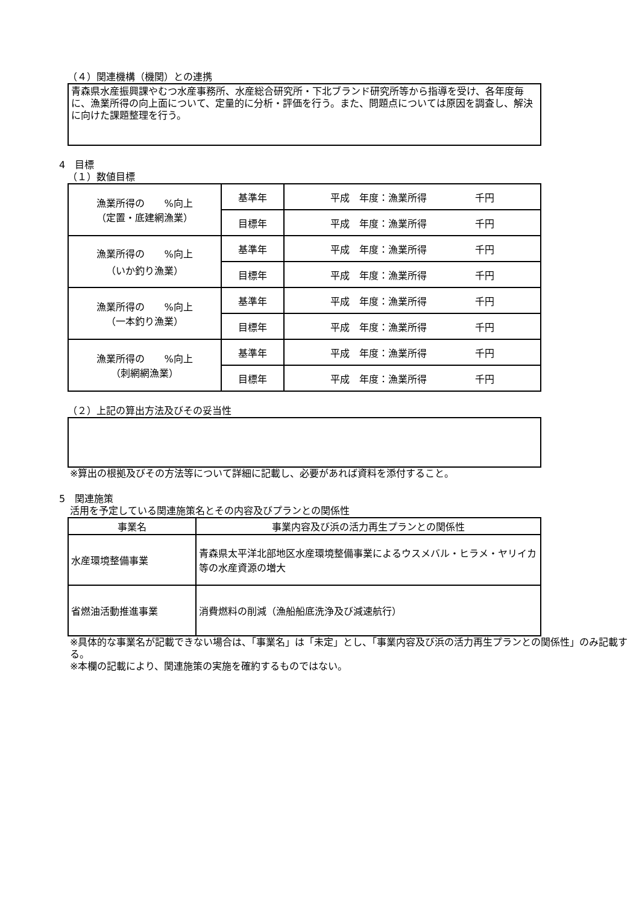（４）関連機構（機関）との連携
青森県水産振興課やむつ水産事務所、水産総合研究所・下北ブランド研究所等から指導を受け、各年度毎に、漁業所得の向上面について、定量的に分析・評価を行う。また、問題点については原因を調査し、解決に向けた課題整理を行う。
4　目標
（１）数値目標
| 漁業所得の %向上 （定置・底建網漁業） | 基準年 | 平成 年度：漁業所得 千円 |
| | 目標年 | 平成 年度：漁業所得 千円 |
| 漁業所得の %向上 （いか釣り漁業） | 基準年 | 平成 年度：漁業所得 千円 |
| | 目標年 | 平成 年度：漁業所得 千円 |
| 漁業所得の %向上 （一本釣り漁業） | 基準年 | 平成 年度：漁業所得 千円 |
| | 目標年 | 平成 年度：漁業所得 千円 |
| 漁業所得の %向上 （刺網網漁業） | 基準年 | 平成 年度：漁業所得 千円 |
| | 目標年 | 平成 年度：漁業所得 千円 |
（２）上記の算出方法及びその妥当性
※算出の根拠及びその方法等について詳細に記載し、必要があれば資料を添付すること。
5　関連施策
活用を予定している関連施策名とその内容及びプランとの関係性
| 事業名 | 事業内容及び浜の活力再生プランとの関係性 |
| --- | --- |
| 水産環境整備事業 | 青森県太平洋北部地区水産環境整備事業によるウスメバル・ヒラメ・ヤリイカ等の水産資源の増大 |
| 省燃油活動推進事業 | 消費燃料の削減（漁船船底洗浄及び減速航行） |
※具体的な事業名が記載できない場合は、「事業名」は「未定」とし、「事業内容及び浜の活力再生プランとの関係性」のみ記載する。
※本欄の記載により、関連施策の実施を確約するものではない。